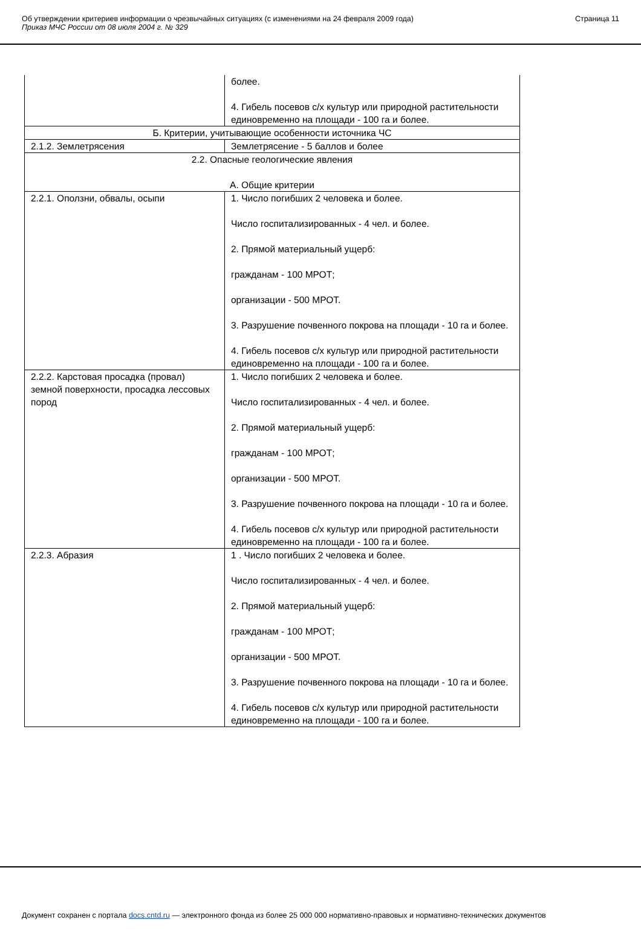Об утверждении критериев информации о чрезвычайных ситуациях (с изменениями на 24 февраля 2009 года)
Приказ МЧС России от 08 июля 2004 г. № 329
Страница 11
| | более. 4. Гибель посевов с/х культур или природной растительности единовременно на площади - 100 га и более. |
| Б. Критерии, учитывающие особенности источника ЧС | |
| 2.1.2. Землетрясения | Землетрясение - 5 баллов и более |
| 2.2. Опасные геологические явления А. Общие критерии | |
| 2.2.1. Оползни, обвалы, осыпи | 1. Число погибших 2 человека и более. Число госпитализированных - 4 чел. и более. 2. Прямой материальный ущерб: гражданам - 100 МРОТ; организации - 500 МРОТ. 3. Разрушение почвенного покрова на площади - 10 га и более. 4. Гибель посевов с/х культур или природной растительности единовременно на площади - 100 га и более. |
| 2.2.2. Карстовая просадка (провал) земной поверхности, просадка лессовых пород | 1. Число погибших 2 человека и более. Число госпитализированных - 4 чел. и более. 2. Прямой материальный ущерб: гражданам - 100 МРОТ; организации - 500 МРОТ. 3. Разрушение почвенного покрова на площади - 10 га и более. 4. Гибель посевов с/х культур или природной растительности единовременно на площади - 100 га и более. |
| 2.2.3. Абразия | 1 . Число погибших 2 человека и более. Число госпитализированных - 4 чел. и более. 2. Прямой материальный ущерб: гражданам - 100 МРОТ; организации - 500 МРОТ. 3. Разрушение почвенного покрова на площади - 10 га и более. 4. Гибель посевов с/х культур или природной растительности единовременно на площади - 100 га и более. |
Документ сохранен с портала docs.cntd.ru — электронного фонда из более 25 000 000 нормативно-правовых и нормативно-технических документов